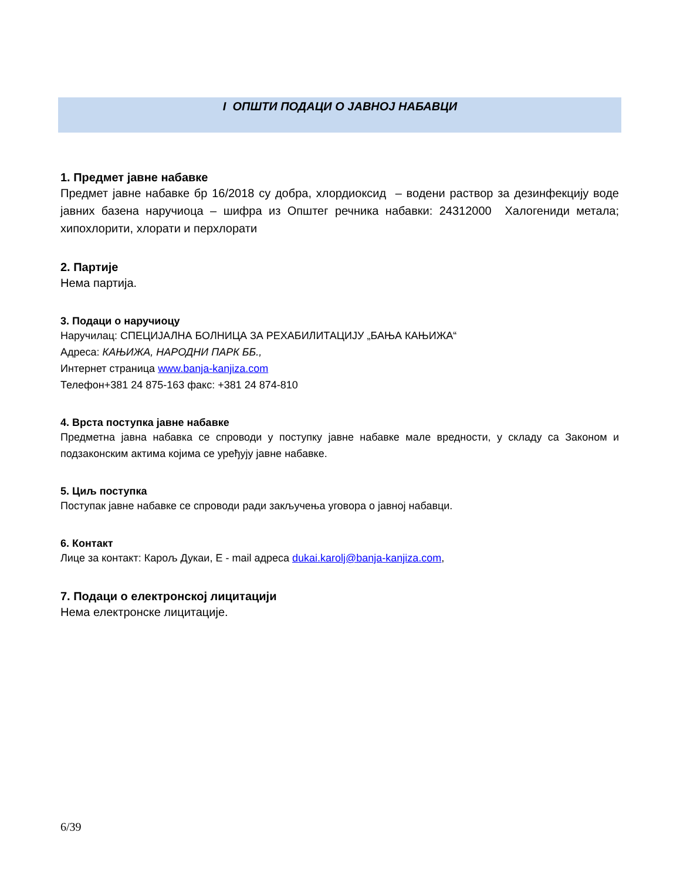I ОПШТИ ПОДАЦИ О ЈАВНОЈ НАБАВЦИ
1. Предмет јавне набавке
Предмет јавне набавке бр 16/2018 су добра, хлордиоксид – водени раствор за дезинфекцију воде јавних базена наручиоца – шифра из Општег речника набавки: 24312000 Халогениди метала; хипохлорити, хлорати и перхлорати
2. Партије
Нема партија.
3. Подаци о наручиоцу
Наручилац: СПЕЦИЈАЛНА БОЛНИЦА ЗА РЕХАБИЛИТАЦИЈУ „БАЊА КАЊИЖА“
Адреса: КАЊИЖА, НАРОДНИ ПАРК ББ.,
Интернет страница www.banja-kanjiza.com
Телефон+381 24 875-163 факс: +381 24 874-810
4. Врста поступка јавне набавке
Предметна јавна набавка се спроводи у поступку јавне набавке мале вредности, у складу са Законом и подзаконским актима којима се уређују јавне набавке.
5. Циљ поступка
Поступак јавне набавке се спроводи ради закључења уговора о јавној набавци.
6. Контакт
Лице за контакт: Карољ Дукаи, Е - mail адреса dukai.karolj@banja-kanjiza.com,
7. Подаци о електронској лицитацији
Нема електронске лицитације.
6/39